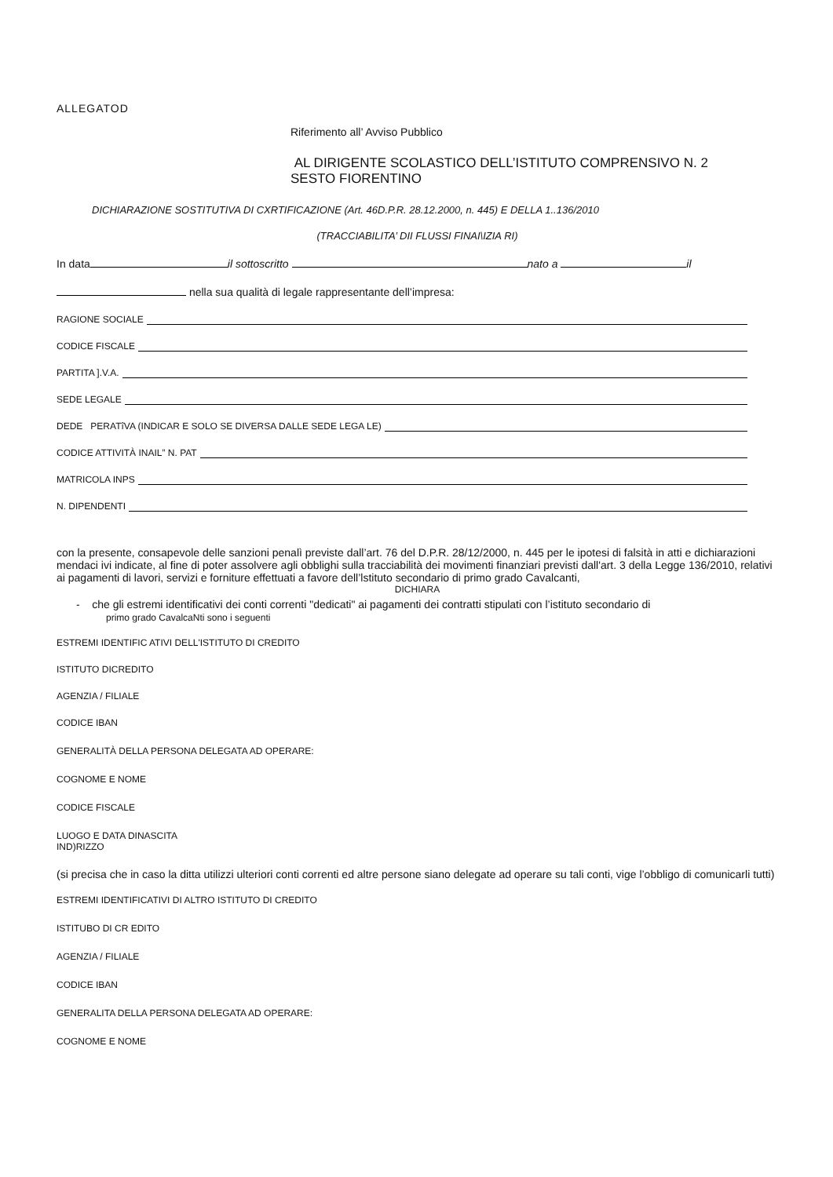ALLEGATOD
Riferimento all’ Avviso Pubblico
AL DIRIGENTE SCOLASTICO DELL’ISTITUTO COMPRENSIVO N. 2
SESTO FIORENTINO
DICHIARAZIONE SOSTITUTIVA DI CXRTIFICAZIONE (Art. 46D.P.R. 28.12.2000, n. 445) E DELLA 1..136/2010
(TRACCIABILITA’ DII FLUSSI FINAI\IZIA RI)
In data il sottoscritto nato a il
nella sua qualità di legale rappresentante dell’impresa:
RAGIONE SOCIALE
CODICE FISCALE
PARTITA ].V.A.
SEDE LEGALE
DEDE PERATîVA (INDICAR E SOLO SE DIVERSA DALLE SEDE LEGA LE)
CODICE ATTIVITÀ INAIL” N. PAT
MATRICOLA INPS
N. DIPENDENTI
con la presente, consapevole delle sanzioni penalì previste dall’art. 76 del D.P.R. 28/12/2000, n. 445 per le ipotesi di falsità in atti e dichiarazioni mendaci ivi indicate, al fine di poter assolvere agli obblighi sulla tracciabilità dei movimenti finanziari previsti dall'art. 3 della Legge 136/2010, relativi ai pagamenti di lavori, servizi e forniture effettuati a favore dell’lstituto secondario di primo grado Cavalcanti,
DICHIARA
- che gli estremi identificativi dei conti correnti "dedicati" ai pagamenti dei contratti stipulati con l’istituto secondario di
primo grado CavalcaNti sono i seguenti
ESTREMI IDENTIFIC ATIVI DELL'ISTITUTO DI CREDITO
ISTITUTO DICREDITO
AGENZIA / FILIALE
CODICE IBAN
GENERALITÀ DELLA PERSONA DELEGATA AD OPERARE:
COGNOME E NOME
CODICE FISCALE
LUOGO E DATA DINASCITA
IND)RIZZO
(si precisa che in caso la ditta utilizzi ulteriori conti correnti ed altre persone siano delegate ad operare su tali conti, vige l’obbligo di comunicarli tutti)
ESTREMI IDENTIFICATIVI DI ALTRO ISTITUTO DI CREDITO
ISTITUBO DI CR EDITO
AGENZIA / FILIALE
CODICE IBAN
GENERALITA DELLA PERSONA DELEGATA AD OPERARE:
COGNOME E NOME